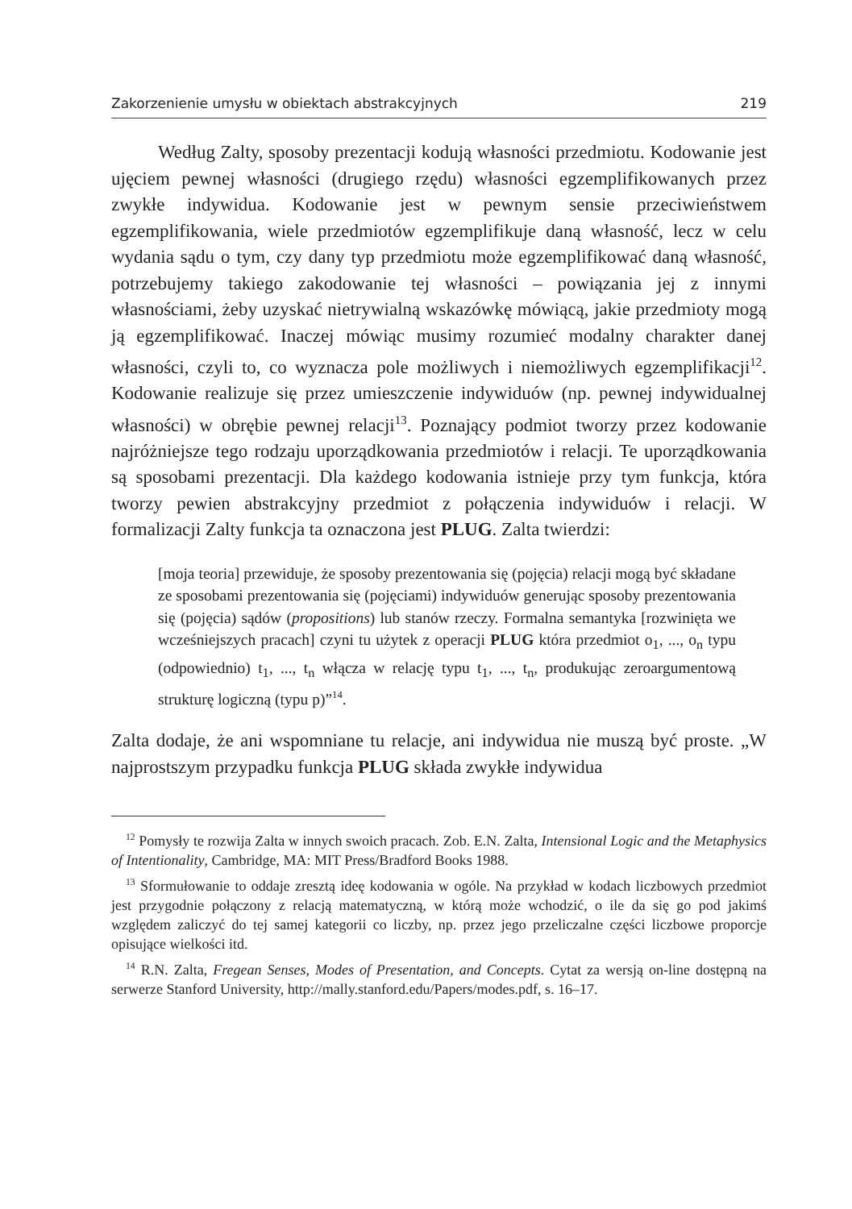Zakorzenienie umysłu w obiektach abstrakcyjnych 219
Według Zalty, sposoby prezentacji kodują własności przedmiotu. Kodowanie jest ujęciem pewnej własności (drugiego rzędu) własności egzemplifikowanych przez zwykłe indywidua. Kodowanie jest w pewnym sensie przeciwieństwem egzemplifikowania, wiele przedmiotów egzemplifikuje daną własność, lecz w celu wydania sądu o tym, czy dany typ przedmiotu może egzemplifikować daną własność, potrzebujemy takiego zakodowanie tej własności – powiązania jej z innymi własnościami, żeby uzyskać nietrywialną wskazówkę mówiącą, jakie przedmioty mogą ją egzemplifikować. Inaczej mówiąc musimy rozumieć modalny charakter danej własności, czyli to, co wyznacza pole możliwych i niemożliwych egzemplifikacji<sup>12</sup>. Kodowanie realizuje się przez umieszczenie indywiduów (np. pewnej indywidualnej własności) w obrębie pewnej relacji<sup>13</sup>. Poznający podmiot tworzy przez kodowanie najróżniejsze tego rodzaju uporządkowania przedmiotów i relacji. Te uporządkowania są sposobami prezentacji. Dla każdego kodowania istnieje przy tym funkcja, która tworzy pewien abstrakcyjny przedmiot z połączenia indywiduów i relacji. W formalizacji Zalty funkcja ta oznaczona jest PLUG. Zalta twierdzi:
[moja teoria] przewiduje, że sposoby prezentowania się (pojęcia) relacji mogą być składane ze sposobami prezentowania się (pojęciami) indywiduów generując sposoby prezentowania się (pojęcia) sądów (propositions) lub stanów rzeczy. Formalna semantyka [rozwinięta we wcześniejszych pracach] czyni tu użytek z operacji PLUG która przedmiot o<sub>1</sub>, ..., o<sub>n</sub> typu (odpowiednio) t<sub>1</sub>, ..., t<sub>n</sub> włącza w relację typu t<sub>1</sub>, ..., t<sub>n</sub>, produkując zeroargumentową strukturę logiczną (typu p)”<sup>14</sup>.
Zalta dodaje, że ani wspomniane tu relacje, ani indywidua nie muszą być proste. „W najprostszym przypadku funkcja PLUG składa zwykłe indywidua
<sup>12</sup> Pomysły te rozwija Zalta w innych swoich pracach. Zob. E.N. Zalta, Intensional Logic and the Metaphysics of Intentionality, Cambridge, MA: MIT Press/Bradford Books 1988.
<sup>13</sup> Sformułowanie to oddaje zresztą ideę kodowania w ogóle. Na przykład w kodach liczbowych przedmiot jest przygodnie połączony z relacją matematyczną, w którą może wchodzić, o ile da się go pod jakimś względem zaliczyć do tej samej kategorii co liczby, np. przez jego przeliczalne części liczbowe proporcje opisujące wielkości itd.
<sup>14</sup> R.N. Zalta, Fregean Senses, Modes of Presentation, and Concepts. Cytat za wersją on-line dostępną na serwerze Stanford University, http://mally.stanford.edu/Papers/modes.pdf, s. 16–17.